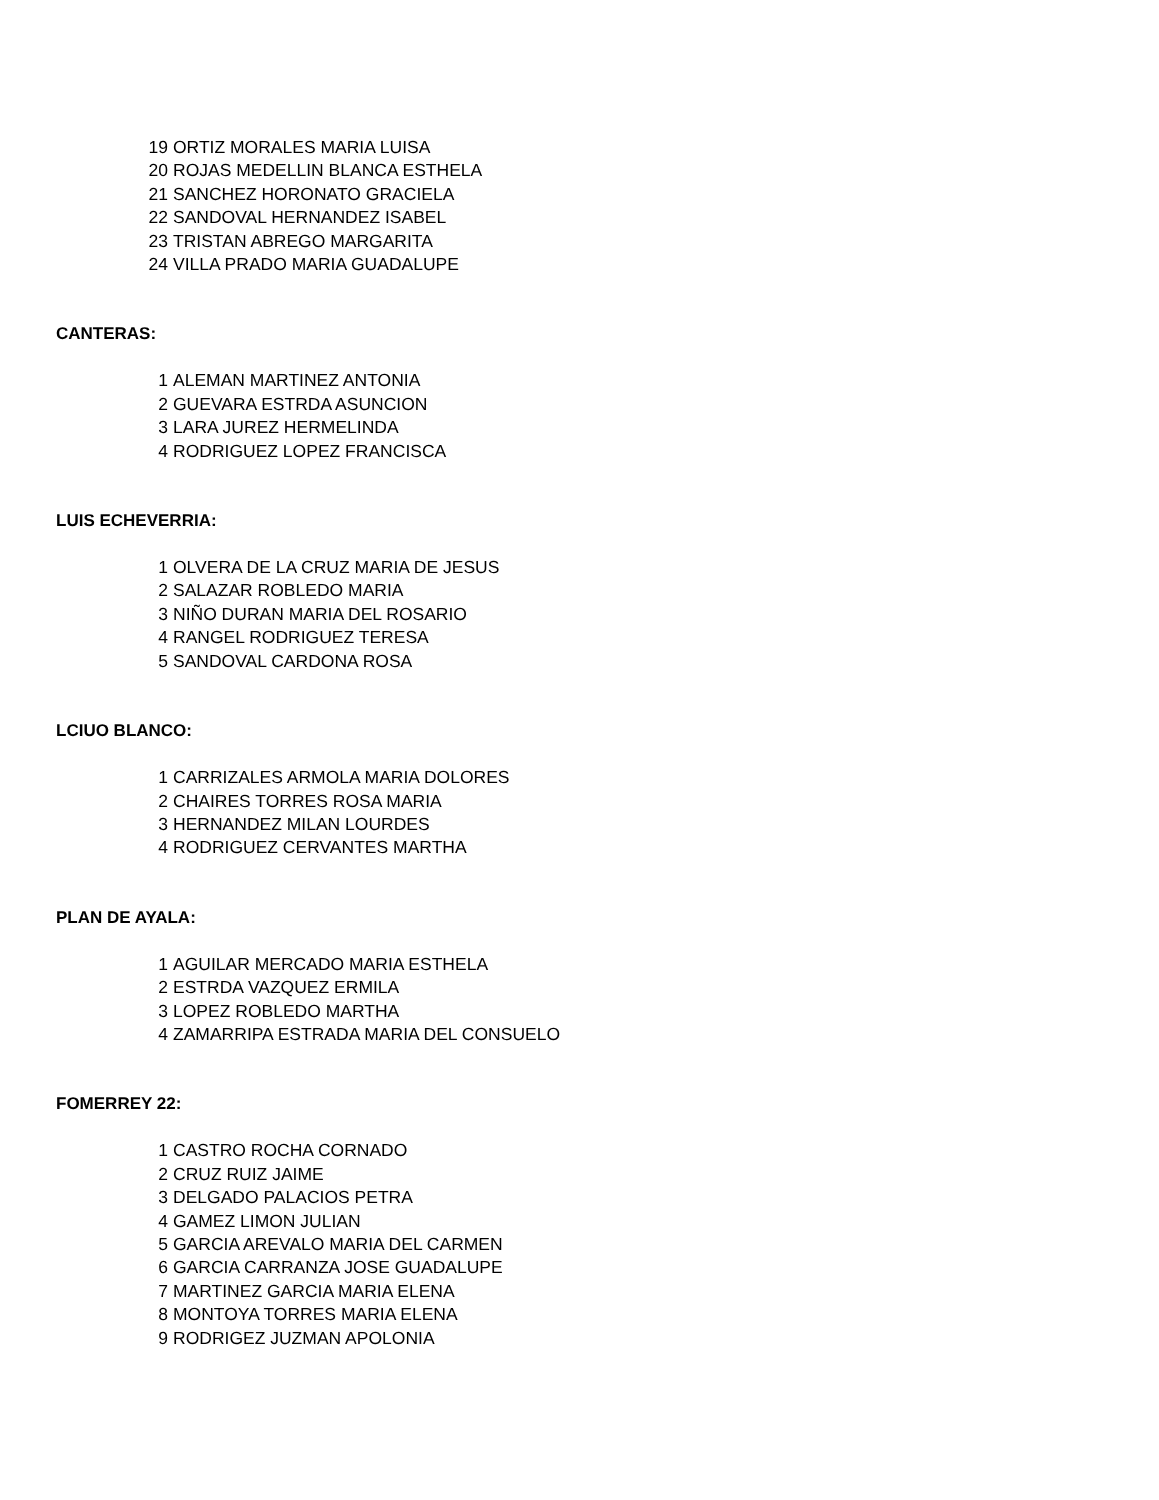| 19 | ORTIZ MORALES MARIA LUISA |
| 20 | ROJAS MEDELLIN BLANCA ESTHELA |
| 21 | SANCHEZ HORONATO GRACIELA |
| 22 | SANDOVAL HERNANDEZ ISABEL |
| 23 | TRISTAN ABREGO MARGARITA |
| 24 | VILLA PRADO MARIA GUADALUPE |
CANTERAS:
| 1 | ALEMAN MARTINEZ ANTONIA |
| 2 | GUEVARA ESTRDA ASUNCION |
| 3 | LARA JUREZ HERMELINDA |
| 4 | RODRIGUEZ LOPEZ FRANCISCA |
LUIS ECHEVERRIA:
| 1 | OLVERA DE LA CRUZ MARIA DE JESUS |
| 2 | SALAZAR ROBLEDO MARIA |
| 3 | NIÑO DURAN MARIA DEL ROSARIO |
| 4 | RANGEL RODRIGUEZ TERESA |
| 5 | SANDOVAL CARDONA ROSA |
LCIUO BLANCO:
| 1 | CARRIZALES ARMOLA MARIA DOLORES |
| 2 | CHAIRES TORRES ROSA MARIA |
| 3 | HERNANDEZ MILAN LOURDES |
| 4 | RODRIGUEZ CERVANTES MARTHA |
PLAN DE AYALA:
| 1 | AGUILAR MERCADO MARIA ESTHELA |
| 2 | ESTRDA VAZQUEZ ERMILA |
| 3 | LOPEZ ROBLEDO MARTHA |
| 4 | ZAMARRIPA ESTRADA MARIA DEL CONSUELO |
FOMERREY 22:
| 1 | CASTRO ROCHA CORNADO |
| 2 | CRUZ RUIZ JAIME |
| 3 | DELGADO PALACIOS PETRA |
| 4 | GAMEZ LIMON JULIAN |
| 5 | GARCIA AREVALO MARIA DEL CARMEN |
| 6 | GARCIA CARRANZA JOSE GUADALUPE |
| 7 | MARTINEZ GARCIA MARIA ELENA |
| 8 | MONTOYA TORRES MARIA ELENA |
| 9 | RODRIGEZ JUZMAN APOLONIA |